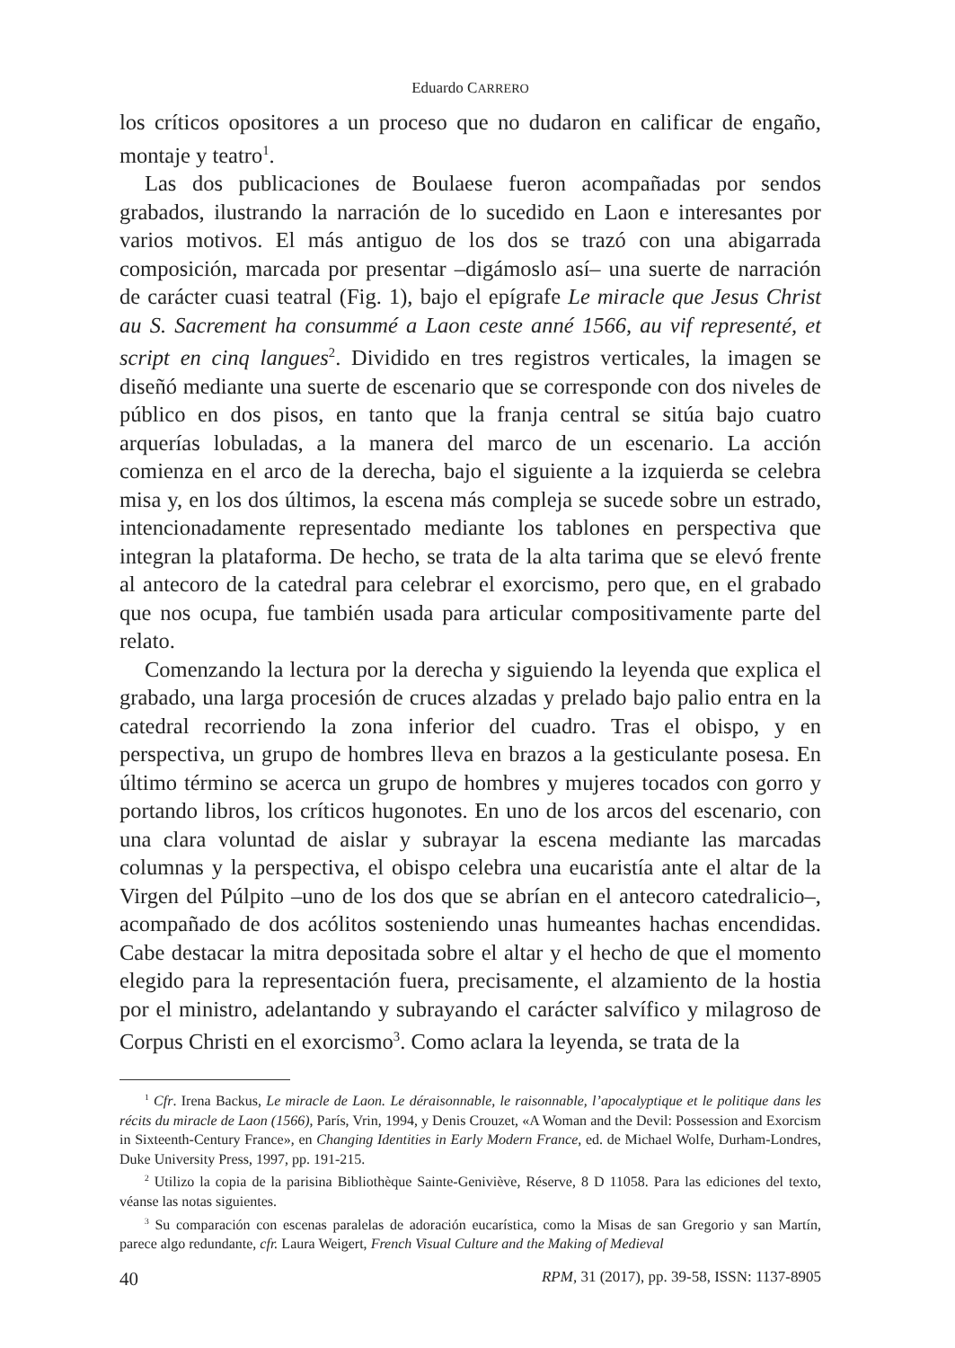Eduardo CARRERO
los críticos opositores a un proceso que no dudaron en calificar de engaño, montaje y teatro<sup>1</sup>.
Las dos publicaciones de Boulaese fueron acompañadas por sendos grabados, ilustrando la narración de lo sucedido en Laon e interesantes por varios motivos. El más antiguo de los dos se trazó con una abigarrada composición, marcada por presentar –digámoslo así– una suerte de narración de carácter cuasi teatral (Fig. 1), bajo el epígrafe Le miracle que Jesus Christ au S. Sacrement ha consummé a Laon ceste anné 1566, au vif representé, et script en cinq langues<sup>2</sup>. Dividido en tres registros verticales, la imagen se diseñó mediante una suerte de escenario que se corresponde con dos niveles de público en dos pisos, en tanto que la franja central se sitúa bajo cuatro arquerías lobuladas, a la manera del marco de un escenario. La acción comienza en el arco de la derecha, bajo el siguiente a la izquierda se celebra misa y, en los dos últimos, la escena más compleja se sucede sobre un estrado, intencionadamente representado mediante los tablones en perspectiva que integran la plataforma. De hecho, se trata de la alta tarima que se elevó frente al antecoro de la catedral para celebrar el exorcismo, pero que, en el grabado que nos ocupa, fue también usada para articular compositivamente parte del relato.
Comenzando la lectura por la derecha y siguiendo la leyenda que explica el grabado, una larga procesión de cruces alzadas y prelado bajo palio entra en la catedral recorriendo la zona inferior del cuadro. Tras el obispo, y en perspectiva, un grupo de hombres lleva en brazos a la gesticulante posesa. En último término se acerca un grupo de hombres y mujeres tocados con gorro y portando libros, los críticos hugonotes. En uno de los arcos del escenario, con una clara voluntad de aislar y subrayar la escena mediante las marcadas columnas y la perspectiva, el obispo celebra una eucaristía ante el altar de la Virgen del Púlpito –uno de los dos que se abrían en el antecoro catedralicio–, acompañado de dos acólitos sosteniendo unas humeantes hachas encendidas. Cabe destacar la mitra depositada sobre el altar y el hecho de que el momento elegido para la representación fuera, precisamente, el alzamiento de la hostia por el ministro, adelantando y subrayando el carácter salvífico y milagroso de Corpus Christi en el exorcismo<sup>3</sup>. Como aclara la leyenda, se trata de la
<sup>1</sup> Cfr. Irena Backus, Le miracle de Laon. Le déraisonnable, le raisonnable, l’apocalyptique et le politique dans les récits du miracle de Laon (1566), París, Vrin, 1994, y Denis Crouzet, «A Woman and the Devil: Possession and Exorcism in Sixteenth-Century France», en Changing Identities in Early Modern France, ed. de Michael Wolfe, Durham-Londres, Duke University Press, 1997, pp. 191-215.
<sup>2</sup> Utilizo la copia de la parisina Bibliothèque Sainte-Geniviève, Réserve, 8 D 11058. Para las ediciones del texto, véanse las notas siguientes.
<sup>3</sup> Su comparación con escenas paralelas de adoración eucarística, como la Misas de san Gregorio y san Martín, parece algo redundante, cfr. Laura Weigert, French Visual Culture and the Making of Medieval
40 RPM, 31 (2017), pp. 39-58, ISSN: 1137-8905